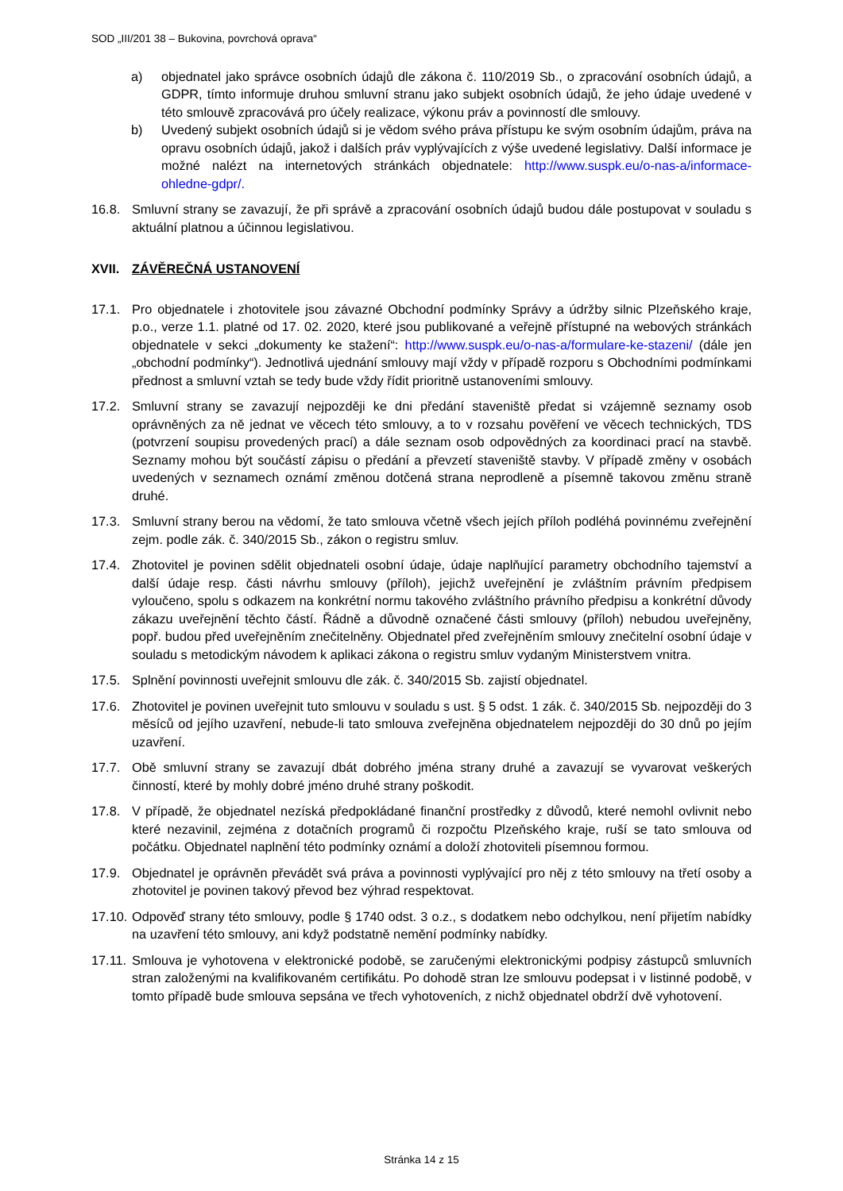SOD „III/201 38 – Bukovina, povrchová oprava“
a) objednatel jako správce osobních údajů dle zákona č. 110/2019 Sb., o zpracování osobních údajů, a GDPR, tímto informuje druhou smluvní stranu jako subjekt osobních údajů, že jeho údaje uvedené v této smlouvě zpracovává pro účely realizace, výkonu práv a povinností dle smlouvy.
b) Uvedený subjekt osobních údajů si je vědom svého práva přístupu ke svým osobním údajům, práva na opravu osobních údajů, jakož i dalších práv vyplývajících z výše uvedené legislativy. Další informace je možné nalézt na internetových stránkách objednatele: http://www.suspk.eu/o-nas-a/informace-ohledne-gdpr/.
16.8. Smluvní strany se zavazují, že při správě a zpracování osobních údajů budou dále postupovat v souladu s aktuální platnou a účinnou legislativou.
XVII. ZÁVĚREČNÁ USTANOVENÍ
17.1. Pro objednatele i zhotovitele jsou závazné Obchodní podmínky Správy a údržby silnic Plzeňského kraje, p.o., verze 1.1. platné od 17. 02. 2020, které jsou publikované a veřejně přístupné na webových stránkách objednatele v sekci „dokumenty ke stažení“: http://www.suspk.eu/o-nas-a/formulare-ke-stazeni/ (dále jen „obchodní podmínky“). Jednotlivá ujednání smlouvy mají vždy v případě rozporu s Obchodními podmínkami přednost a smluvní vztah se tedy bude vždy řídit prioritně ustanoveními smlouvy.
17.2. Smluvní strany se zavazují nejpozději ke dni předání staveniště předat si vzájemně seznamy osob oprávněných za ně jednat ve věcech této smlouvy, a to v rozsahu pověření ve věcech technických, TDS (potvrzení soupisu provedených prací) a dále seznam osob odpovědných za koordinaci prací na stavbě. Seznamy mohou být součástí zápisu o předání a převzetí staveniště stavby. V případě změny v osobách uvedených v seznamech oznámí změnou dotčená strana neprodleně a písemně takovou změnu straně druhé.
17.3. Smluvní strany berou na vědomí, že tato smlouva včetně všech jejích příloh podléhá povinnému zveřejnění zejm. podle zák. č. 340/2015 Sb., zákon o registru smluv.
17.4. Zhotovitel je povinen sdělit objednateli osobní údaje, údaje naplňující parametry obchodního tajemství a další údaje resp. části návrhu smlouvy (příloh), jejichž uveřejnění je zvláštním právním předpisem vyloučeno, spolu s odkazem na konkrétní normu takového zvláštního právního předpisu a konkrétní důvody zákazu uveřejnění těchto částí. Řádně a důvodně označené části smlouvy (příloh) nebudou uveřejněny, popř. budou před uveřejněním znečitelněny. Objednatel před zveřejněním smlouvy znečitelní osobní údaje v souladu s metodickým návodem k aplikaci zákona o registru smluv vydaným Ministerstvem vnitra.
17.5. Splnění povinnosti uveřejnit smlouvu dle zák. č. 340/2015 Sb. zajistí objednatel.
17.6. Zhotovitel je povinen uveřejnit tuto smlouvu v souladu s ust. § 5 odst. 1 zák. č. 340/2015 Sb. nejpozději do 3 měsíců od jejího uzavření, nebude-li tato smlouva zveřejněna objednatelem nejpozději do 30 dnů po jejím uzavření.
17.7. Obě smluvní strany se zavazují dbát dobrého jména strany druhé a zavazují se vyvarovat veškerých činností, které by mohly dobré jméno druhé strany poškodit.
17.8. V případě, že objednatel nezíská předpokládané finanční prostředky z důvodů, které nemohl ovlivnit nebo které nezavinil, zejména z dotačních programů či rozpočtu Plzeňského kraje, ruší se tato smlouva od počátku. Objednatel naplnění této podmínky oznámí a doloží zhotoviteli písemnou formou.
17.9. Objednatel je oprávněn převádět svá práva a povinnosti vyplývající pro něj z této smlouvy na třetí osoby a zhotovitel je povinen takový převod bez výhrad respektovat.
17.10. Odpověď strany této smlouvy, podle § 1740 odst. 3 o.z., s dodatkem nebo odchylkou, není přijetím nabídky na uzavření této smlouvy, ani když podstatně nemění podmínky nabídky.
17.11. Smlouva je vyhotovena v elektronické podobě, se zaručenými elektronickými podpisy zástupců smluvních stran založenými na kvalifikovaném certifikátu. Po dohodě stran lze smlouvu podepsat i v listinné podobě, v tomto případě bude smlouva sepsána ve třech vyhotoveních, z nichž objednatel obdrží dvě vyhotovení.
Stránka 14 z 15